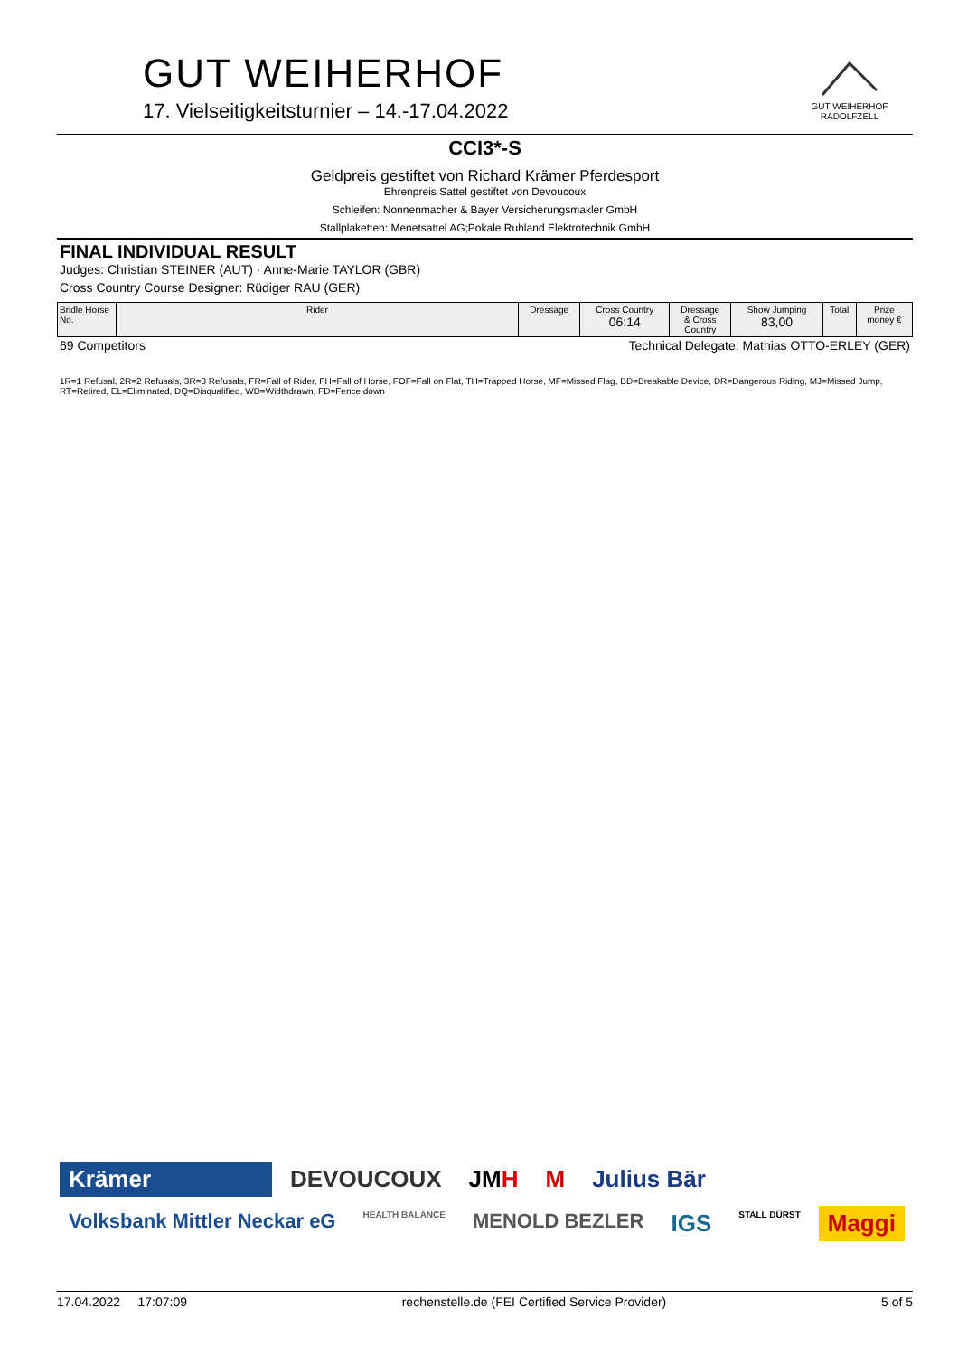GUT WEIHERHOF
17. Vielseitigkeitsturnier – 14.-17.04.2022
GUT WEIHERHOF
RADOLFZELL
CCI3*-S
Geldpreis gestiftet von Richard Krämer Pferdesport
Ehrenpreis Sattel gestiftet von Devoucoux
Schleifen: Nonnenmacher & Bayer Versicherungsmakler GmbH
Stallplaketten: Menetsattel AG;Pokale Ruhland Elektrotechnik GmbH
FINAL INDIVIDUAL RESULT
Judges: Christian STEINER (AUT) · Anne-Marie TAYLOR (GBR)
Cross Country Course Designer: Rüdiger RAU (GER)
| Bridle Horse No. | Rider | Dressage | Cross Country 06:14 | Dressage & Cross Country | Show Jumping 83,00 | Total | Prize money € |
| --- | --- | --- | --- | --- | --- | --- | --- |
69 Competitors Technical Delegate: Mathias OTTO-ERLEY (GER)
1R=1 Refusal, 2R=2 Refusals, 3R=3 Refusals, FR=Fall of Rider, FH=Fall of Horse, FOF=Fall on Flat, TH=Trapped Horse, MF=Missed Flag, BD=Breakable Device, DR=Dangerous Riding, MJ=Missed Jump, RT=Retired, EL=Eliminated, DQ=Disqualified, WD=Widthdrawn, FD=Fence down
Krämer
DEVOUCOUX
JMH
M
Julius Bär
Volksbank Mittler Neckar eG
HEALTH BALANCE
MENOLD BEZLER
IGS
STALL DÜRST
Maggi
17.04.2022 17:07:09 rechenstelle.de (FEI Certified Service Provider) 5 of 5